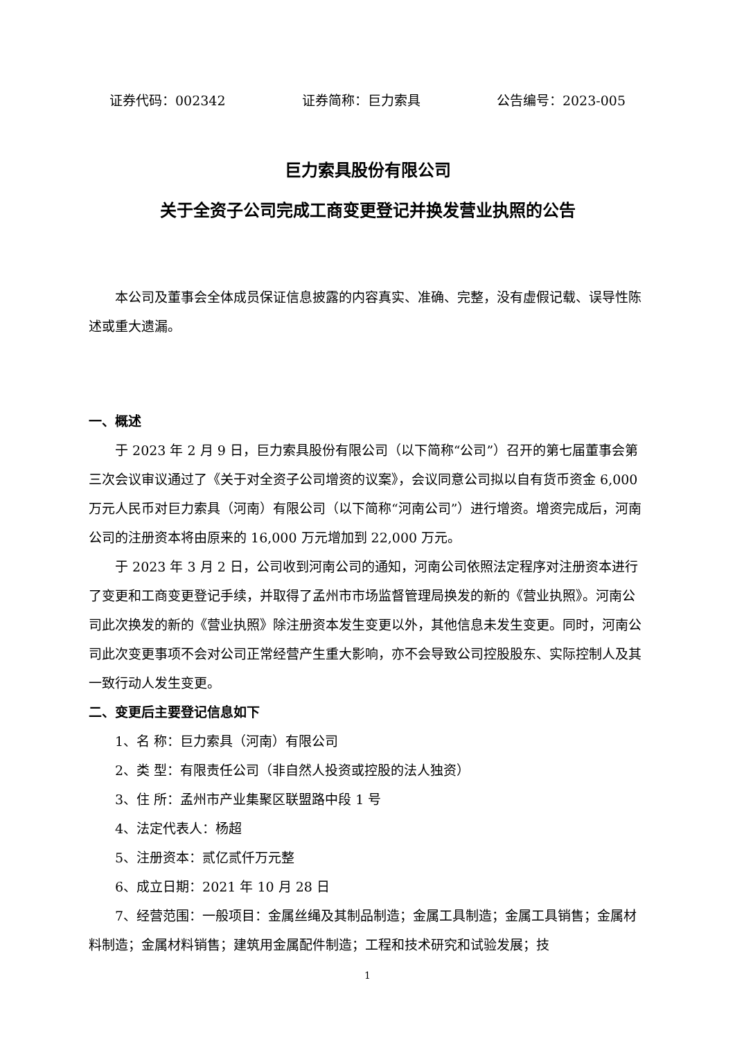证券代码：002342 证券简称：巨力索具 公告编号：2023-005
巨力索具股份有限公司
关于全资子公司完成工商变更登记并换发营业执照的公告
本公司及董事会全体成员保证信息披露的内容真实、准确、完整，没有虚假记载、误导性陈述或重大遗漏。
一、概述
于 2023 年 2 月 9 日，巨力索具股份有限公司（以下简称“公司”）召开的第七届董事会第三次会议审议通过了《关于对全资子公司增资的议案》，会议同意公司拟以自有货币资金 6,000 万元人民币对巨力索具（河南）有限公司（以下简称“河南公司”）进行增资。增资完成后，河南公司的注册资本将由原来的 16,000 万元增加到 22,000 万元。
于 2023 年 3 月 2 日，公司收到河南公司的通知，河南公司依照法定程序对注册资本进行了变更和工商变更登记手续，并取得了孟州市市场监督管理局换发的新的《营业执照》。河南公司此次换发的新的《营业执照》除注册资本发生变更以外，其他信息未发生变更。同时，河南公司此次变更事项不会对公司正常经营产生重大影响，亦不会导致公司控股股东、实际控制人及其一致行动人发生变更。
二、变更后主要登记信息如下
1、名 称：巨力索具（河南）有限公司
2、类 型：有限责任公司（非自然人投资或控股的法人独资）
3、住 所：孟州市产业集聚区联盟路中段 1 号
4、法定代表人：杨超
5、注册资本：贰亿贰仟万元整
6、成立日期：2021 年 10 月 28 日
7、经营范围：一般项目：金属丝绳及其制品制造；金属工具制造；金属工具销售；金属材料制造；金属材料销售；建筑用金属配件制造；工程和技术研究和试验发展；技
1